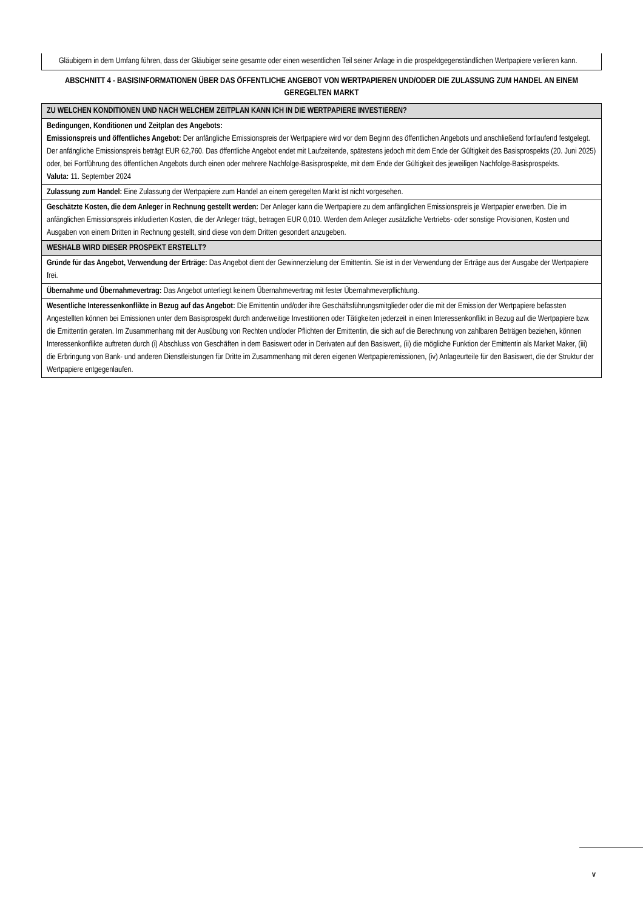Gläubigern in dem Umfang führen, dass der Gläubiger seine gesamte oder einen wesentlichen Teil seiner Anlage in die prospektgegenständlichen Wertpapiere verlieren kann.
ABSCHNITT 4 - BASISINFORMATIONEN ÜBER DAS ÖFFENTLICHE ANGEBOT VON WERTPAPIEREN UND/ODER DIE ZULASSUNG ZUM HANDEL AN EINEM GEREGELTEN MARKT
| ZU WELCHEN KONDITIONEN UND NACH WELCHEM ZEITPLAN KANN ICH IN DIE WERTPAPIERE INVESTIEREN? |
| --- |
| Bedingungen, Konditionen und Zeitplan des Angebots: Emissionspreis und öffentliches Angebot: Der anfängliche Emissionspreis der Wertpapiere wird vor dem Beginn des öffentlichen Angebots und anschließend fortlaufend festgelegt. Der anfängliche Emissionspreis beträgt EUR 62,760. Das öffentliche Angebot endet mit Laufzeitende, spätestens jedoch mit dem Ende der Gültigkeit des Basisprospekts (20. Juni 2025) oder, bei Fortführung des öffentlichen Angebots durch einen oder mehrere Nachfolge-Basisprospekte, mit dem Ende der Gültigkeit des jeweiligen Nachfolge-Basisprospekts. Valuta: 11. September 2024 |
| Zulassung zum Handel: Eine Zulassung der Wertpapiere zum Handel an einem geregelten Markt ist nicht vorgesehen. |
| Geschätzte Kosten, die dem Anleger in Rechnung gestellt werden: Der Anleger kann die Wertpapiere zu dem anfänglichen Emissionspreis je Wertpapier erwerben. Die im anfänglichen Emissionspreis inkludierten Kosten, die der Anleger trägt, betragen EUR 0,010. Werden dem Anleger zusätzliche Vertriebs- oder sonstige Provisionen, Kosten und Ausgaben von einem Dritten in Rechnung gestellt, sind diese von dem Dritten gesondert anzugeben. |
| WESHALB WIRD DIESER PROSPEKT ERSTELLT? |
| Gründe für das Angebot, Verwendung der Erträge: Das Angebot dient der Gewinnerzielung der Emittentin. Sie ist in der Verwendung der Erträge aus der Ausgabe der Wertpapiere frei. |
| Übernahme und Übernahmevertrag: Das Angebot unterliegt keinem Übernahmevertrag mit fester Übernahmeverpflichtung. |
| Wesentliche Interessenkonflikte in Bezug auf das Angebot: Die Emittentin und/oder ihre Geschäftsführungsmitglieder oder die mit der Emission der Wertpapiere befassten Angestellten können bei Emissionen unter dem Basisprospekt durch anderweitige Investitionen oder Tätigkeiten jederzeit in einen Interessenkonflikt in Bezug auf die Wertpapiere bzw. die Emittentin geraten. Im Zusammenhang mit der Ausübung von Rechten und/oder Pflichten der Emittentin, die sich auf die Berechnung von zahlbaren Beträgen beziehen, können Interessenkonflikte auftreten durch (i) Abschluss von Geschäften in dem Basiswert oder in Derivaten auf den Basiswert, (ii) die mögliche Funktion der Emittentin als Market Maker, (iii) die Erbringung von Bank- und anderen Dienstleistungen für Dritte im Zusammenhang mit deren eigenen Wertpapieremissionen, (iv) Anlageurteile für den Basiswert, die der Struktur der Wertpapiere entgegenlaufen. |
v